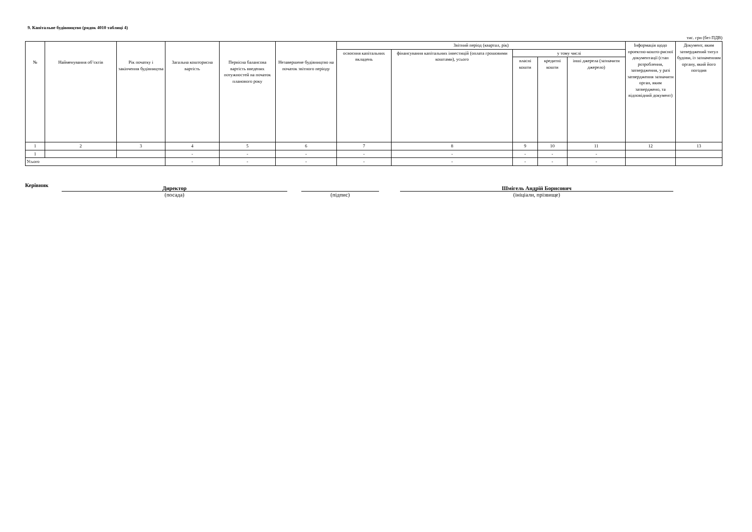9. Капітальне будівництво (рядок 4010 таблиці 4)
тис. грн (без ПДВ)
| № | Найменування об’єктів | Рік початку і закінчення будівництва | Загальна кошторисна вартість | Первісна балансова вартість введених потужностей на початок планового року | Незавершене будівництво на початок звітного періоду | Звітний період (квартал, рік) | | | | | Інформація щодо проектно-кошто-рисної документації (стан розроблення, затвердження, у разі затвердження зазначити орган, яким затверджено, та відповідний документ) | Документ, яким затверджений титул будови, із зазначенням органу, який його погодив |
| --- | --- | --- | --- | --- | --- | --- | --- | --- | --- | --- | --- | --- |
| | | | | | | освоєння капітальних вкладень | фінансування капітальних інвестицій (оплата грошовими коштами), усього | у тому числі | | | | |
| | | | | | | | | власні кошти | кредитні кошти | інші джерела (зазначити джерело) | | |
| 1 | 2 | 3 | 4 | 5 | 6 | 7 | 8 | 9 | 10 | 11 | 12 | 13 |
| 1 | | | - | - | - | - | - | - | - | - | | |
| Усього | | | - | - | - | - | - | - | - | - | | |
Керівник
Директор
(посада)
(підпис)
Шмігель Андрій Борисович
(ініціали, прізвище)